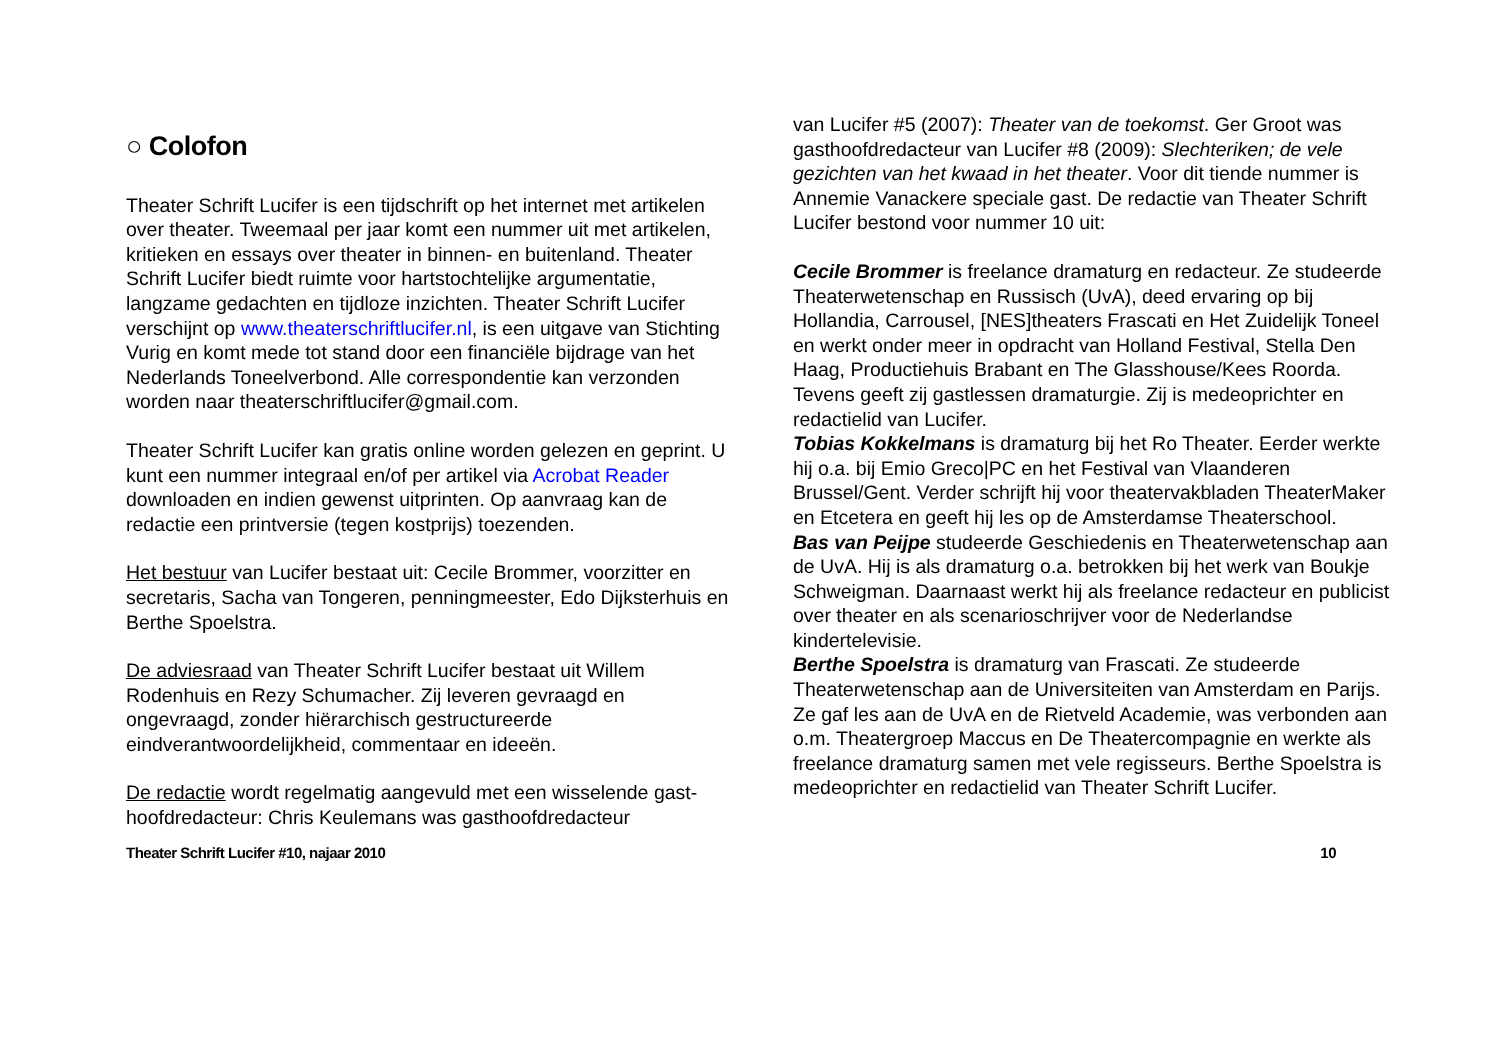○ Colofon
Theater Schrift Lucifer is een tijdschrift op het internet met artikelen over theater. Tweemaal per jaar komt een nummer uit met artikelen, kritieken en essays over theater in binnen- en buitenland. Theater Schrift Lucifer biedt ruimte voor hartstochtelijke argumentatie, langzame gedachten en tijdloze inzichten. Theater Schrift Lucifer verschijnt op www.theaterschriftlucifer.nl, is een uitgave van Stichting Vurig en komt mede tot stand door een financiële bijdrage van het Nederlands Toneelverbond. Alle correspondentie kan verzonden worden naar theaterschriftlucifer@gmail.com.
Theater Schrift Lucifer kan gratis online worden gelezen en geprint. U kunt een nummer integraal en/of per artikel via Acrobat Reader downloaden en indien gewenst uitprinten. Op aanvraag kan de redactie een printversie (tegen kostprijs) toezenden.
Het bestuur van Lucifer bestaat uit: Cecile Brommer, voorzitter en secretaris, Sacha van Tongeren, penningmeester, Edo Dijksterhuis en Berthe Spoelstra.
De adviesraad van Theater Schrift Lucifer bestaat uit Willem Rodenhuis en Rezy Schumacher. Zij leveren gevraagd en ongevraagd, zonder hiërarchisch gestructureerde eindverantwoordelijkheid, commentaar en ideeën.
De redactie wordt regelmatig aangevuld met een wisselende gast-hoofdredacteur: Chris Keulemans was gasthoofdredacteur
van Lucifer #5 (2007): Theater van de toekomst. Ger Groot was gasthoofdredacteur van Lucifer #8 (2009): Slechteriken; de vele gezichten van het kwaad in het theater. Voor dit tiende nummer is Annemie Vanackere speciale gast. De redactie van Theater Schrift Lucifer bestond voor nummer 10 uit:
Cecile Brommer is freelance dramaturg en redacteur. Ze studeerde Theaterwetenschap en Russisch (UvA), deed ervaring op bij Hollandia, Carrousel, [NES]theaters Frascati en Het Zuidelijk Toneel en werkt onder meer in opdracht van Holland Festival, Stella Den Haag, Productiehuis Brabant en The Glasshouse/Kees Roorda. Tevens geeft zij gastlessen dramaturgie. Zij is medeoprichter en redactielid van Lucifer.
Tobias Kokkelmans is dramaturg bij het Ro Theater. Eerder werkte hij o.a. bij Emio Greco|PC en het Festival van Vlaanderen Brussel/Gent. Verder schrijft hij voor theatervakbladen TheaterMaker en Etcetera en geeft hij les op de Amsterdamse Theaterschool.
Bas van Peijpe studeerde Geschiedenis en Theaterwetenschap aan de UvA. Hij is als dramaturg o.a. betrokken bij het werk van Boukje Schweigman. Daarnaast werkt hij als freelance redacteur en publicist over theater en als scenarioschrijver voor de Nederlandse kindertelevisie.
Berthe Spoelstra is dramaturg van Frascati. Ze studeerde Theaterwetenschap aan de Universiteiten van Amsterdam en Parijs. Ze gaf les aan de UvA en de Rietveld Academie, was verbonden aan o.m. Theatergroep Maccus en De Theatercompagnie en werkte als freelance dramaturg samen met vele regisseurs. Berthe Spoelstra is medeoprichter en redactielid van Theater Schrift Lucifer.
Theater Schrift Lucifer #10, najaar 2010 10